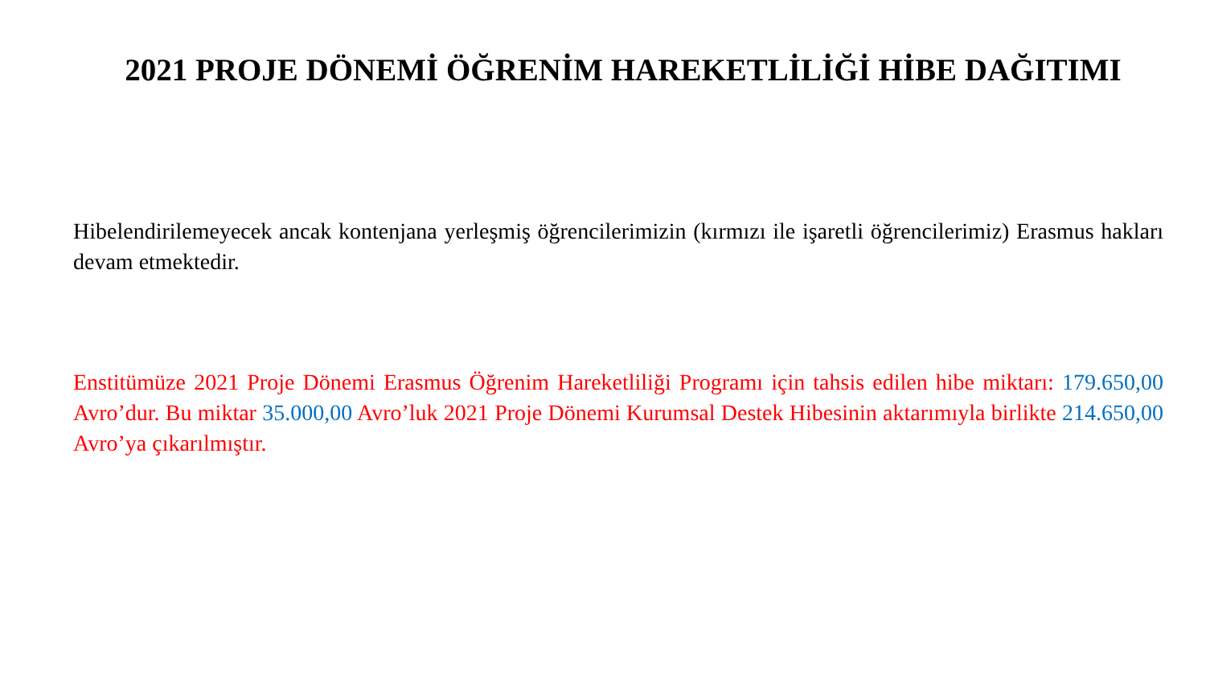2021 PROJE DÖNEMİ ÖĞRENİM HAREKETLİLİĞİ HİBE DAĞITIMI
Hibelendirilemeyecek ancak kontenjana yerleşmiş öğrencilerimizin (kırmızı ile işaretli öğrencilerimiz) Erasmus hakları devam etmektedir.
Enstitümüze 2021 Proje Dönemi Erasmus Öğrenim Hareketliliği Programı için tahsis edilen hibe miktarı: 179.650,00 Avro’dur. Bu miktar 35.000,00 Avro’luk 2021 Proje Dönemi Kurumsal Destek Hibesinin aktarımıyla birlikte 214.650,00 Avro’ya çıkarılmıştır.